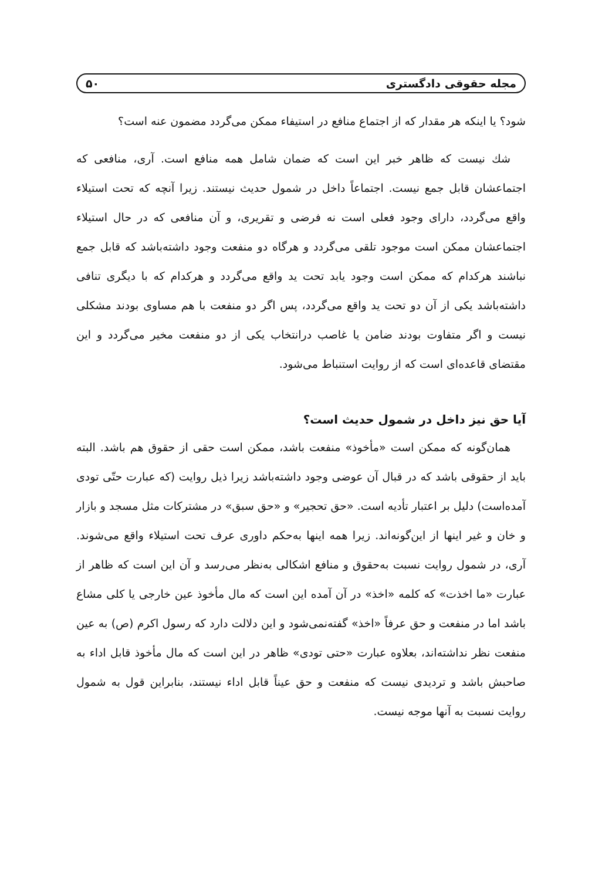مجله حقوقی دادگستری ۵۰
شود؟ یا اینکه هر مقدار که از اجتماع منافع در استیفاء ممکن می‌گردد مضمون عنه است؟
شك نیست كه ظاهر خبر این است كه ضمان شامل همه منافع است. آری، منافعی كه اجتماعشان قابل جمع نیست. اجتماعاً داخل در شمول حدیث نیستند. زیرا آنچه كه تحت استیلاء واقع می‌گردد، دارای وجود فعلی است نه فرضی و تقریری، و آن منافعی كه در حال استیلاء اجتماعشان ممكن است موجود تلقی می‌گردد و هرگاه دو منفعت وجود داشته‌باشد كه قابل جمع نباشند هركدام كه ممكن است وجود یابد تحت ید واقع می‌گردد و هركدام كه با دیگری تنافی داشته‌باشد یكی از آن دو تحت ید واقع می‌گردد، پس اگر دو منفعت با هم مساوی بودند مشكلی نیست و اگر متفاوت بودند ضامن یا غاصب درانتخاب یكی از دو منفعت مخیر می‌گردد و این مقتضای قاعده‌ای است كه از روایت استنباط می‌شود.
آیا حق نیز داخل در شمول حدیث است؟
همان‌گونه كه ممكن است «مأخوذ» منفعت باشد، ممكن است حقی از حقوق هم باشد. البته باید از حقوقی باشد كه در قبال آن عوضی وجود داشته‌باشد زیرا ذیل روایت (كه عبارت حتّی تودی آمده‌است) دلیل بر اعتبار تأدیه است. «حق تحجیر» و «حق سبق» در مشتركات مثل مسجد و بازار و خان و غیر اینها از این‌گونه‌اند. زیرا همه اینها به‌حكم داوری عرف تحت استیلاء واقع می‌شوند. آری، در شمول روایت نسبت به‌حقوق و منافع اشكالی به‌نظر می‌رسد و آن این است كه ظاهر از عبارت «ما اخذت» كه كلمه «اخذ» در آن آمده این است كه مال مأخوذ عین خارجی یا كلی مشاع باشد اما در منفعت و حق عرفاً «اخذ» گفته‌نمی‌شود و این دلالت دارد كه رسول اكرم (ص) به عین منفعت نظر نداشته‌اند، بعلاوه عبارت «حتی تودی» ظاهر در این است كه مال مأخوذ قابل اداء به صاحبش باشد و تردیدی نیست كه منفعت و حق عیناً قابل اداء نیستند، بنابراین قول به شمول روایت نسبت به آنها موجه نیست.